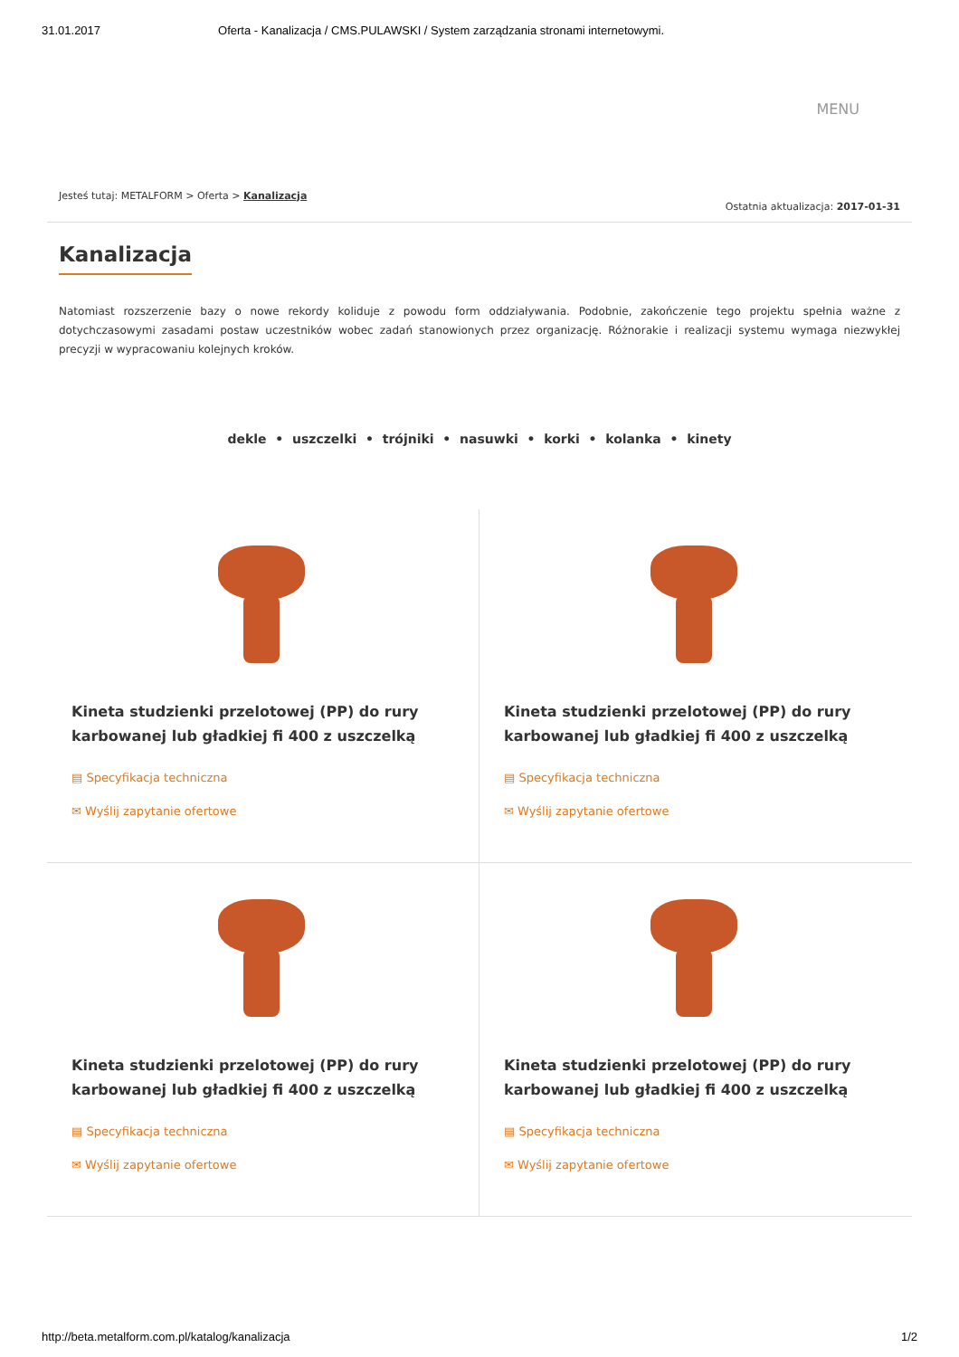31.01.2017 Oferta - Kanalizacja / CMS.PULAWSKI / System zarządzania stronami internetowymi.
MENU
Jesteś tutaj: METALFORM > Oferta > Kanalizacja Ostatnia aktualizacja: 2017-01-31
Kanalizacja
Natomiast rozszerzenie bazy o nowe rekordy koliduje z powodu form oddziaływania. Podobnie, zakończenie tego projektu spełnia ważne z dotychczasowymi zasadami postaw uczestników wobec zadań stanowionych przez organizację. Różnorakie i realizacji systemu wymaga niezwykłej precyzji w wypracowaniu kolejnych kroków.
dekle • uszczelki • trójniki • nasuwki • korki • kolanka • kinety
Kineta studzienki przelotowej (PP) do rury karbowanej lub gładkiej fi 400 z uszczelką
▤ Specyfikacja techniczna
✉ Wyślij zapytanie ofertowe
Kineta studzienki przelotowej (PP) do rury karbowanej lub gładkiej fi 400 z uszczelką
▤ Specyfikacja techniczna
✉ Wyślij zapytanie ofertowe
Kineta studzienki przelotowej (PP) do rury karbowanej lub gładkiej fi 400 z uszczelką
▤ Specyfikacja techniczna
✉ Wyślij zapytanie ofertowe
Kineta studzienki przelotowej (PP) do rury karbowanej lub gładkiej fi 400 z uszczelką
▤ Specyfikacja techniczna
✉ Wyślij zapytanie ofertowe
http://beta.metalform.com.pl/katalog/kanalizacja 1/2